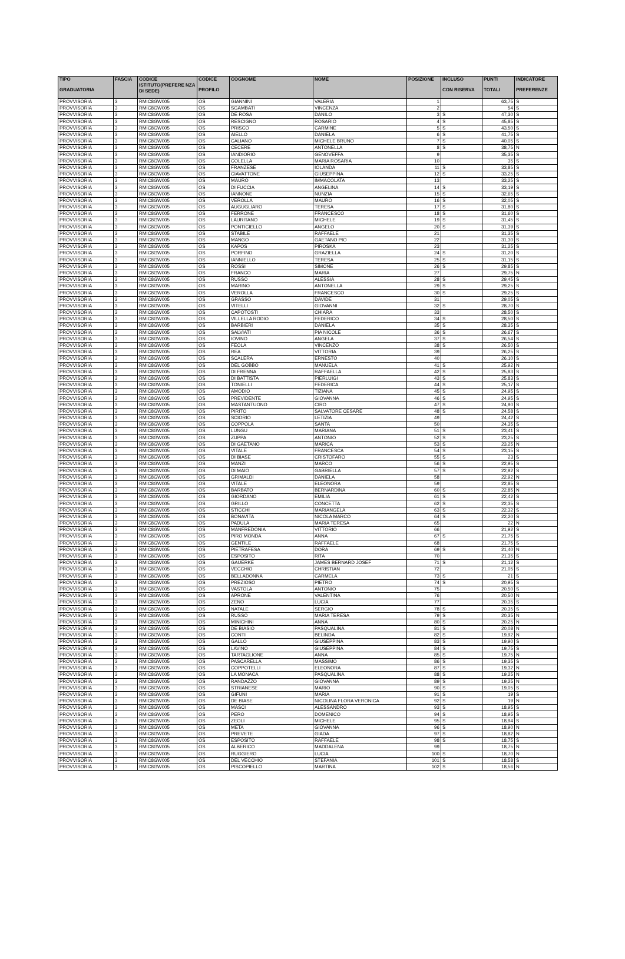| TIPO GRADUATORIA | FASCIA | CODICE ISTITUTO(PREFERE NZA DI SEDE) | CODICE PROFILO | COGNOME | NOME | POSIZIONE | INCLUSO CON RISERVA | PUNTI TOTALI | INDICATORE PREFERENZE |
| --- | --- | --- | --- | --- | --- | --- | --- | --- | --- |
| PROVVISORIA | 3 | RMIC8GW005 | OS | GIANNINI | VALERIA | 1 | | 63,75 | S |
| PROVVISORIA | 3 | RMIC8GW005 | OS | SGAMBATI | VINCENZA | 2 | | 54 | S |
| PROVVISORIA | 3 | RMIC8GW005 | OS | DE ROSA | DANILO | 3 | S | 47,30 | S |
| PROVVISORIA | 3 | RMIC8GW005 | OS | RESCIGNO | ROSARIO | 4 | S | 45,85 | S |
| PROVVISORIA | 3 | RMIC8GW005 | OS | PRISCO | CARMINE | 5 | S | 43,50 | S |
| PROVVISORIA | 3 | RMIC8GW005 | OS | AIELLO | DANIELA | 6 | S | 41,75 | S |
| PROVVISORIA | 3 | RMIC8GW005 | OS | CALIANO | MICHELE BRUNO | 7 | S | 40,05 | S |
| PROVVISORIA | 3 | RMIC8GW005 | OS | CECERE | ANTONELLA | 8 | S | 38,75 | N |
| PROVVISORIA | 3 | RMIC8GW005 | OS | IANDIORIO | GENOVEFFA | 9 | | 35,35 | S |
| PROVVISORIA | 3 | RMIC8GW005 | OS | COLELLA | MARIA ROSARIA | 10 | | 35 | S |
| PROVVISORIA | 3 | RMIC8GW005 | OS | FRANZESE | IOLANDA | 11 | S | 33,85 | S |
| PROVVISORIA | 3 | RMIC8GW005 | OS | CIAVATTONE | GIUSEPPINA | 12 | S | 33,25 | S |
| PROVVISORIA | 3 | RMIC8GW005 | OS | MAURO | IMMACOLATA | 13 | | 33,25 | S |
| PROVVISORIA | 3 | RMIC8GW005 | OS | DI FUCCIA | ANGELINA | 14 | S | 33,19 | S |
| PROVVISORIA | 3 | RMIC8GW005 | OS | IANNONE | NUNZIA | 15 | S | 32,65 | S |
| PROVVISORIA | 3 | RMIC8GW005 | OS | VEROLLA | MAURO | 16 | S | 32,05 | S |
| PROVVISORIA | 3 | RMIC8GW005 | OS | AUGUGLIARO | TERESA | 17 | S | 31,80 | S |
| PROVVISORIA | 3 | RMIC8GW005 | OS | FERRONE | FRANCESCO | 18 | S | 31,60 | S |
| PROVVISORIA | 3 | RMIC8GW005 | OS | LAURITANO | MICHELE | 19 | S | 31,45 | S |
| PROVVISORIA | 3 | RMIC8GW005 | OS | PONTICIELLO | ANGELO | 20 | S | 31,39 | S |
| PROVVISORIA | 3 | RMIC8GW005 | OS | STABILE | RAFFAELE | 21 | | 31,35 | S |
| PROVVISORIA | 3 | RMIC8GW005 | OS | MANGO | GAETANO PIO | 22 | | 31,30 | S |
| PROVVISORIA | 3 | RMIC8GW005 | OS | KAPOS | PIROSKA | 23 | | 31,25 | S |
| PROVVISORIA | 3 | RMIC8GW005 | OS | PORFINO | GRAZIELLA | 24 | S | 31,20 | S |
| PROVVISORIA | 3 | RMIC8GW005 | OS | IANNIELLO | TERESA | 25 | S | 31,15 | S |
| PROVVISORIA | 3 | RMIC8GW005 | OS | ROSSI | SIMONE | 26 | S | 29,85 | S |
| PROVVISORIA | 3 | RMIC8GW005 | OS | FRANCO | MARIA | 27 | | 29,75 | N |
| PROVVISORIA | 3 | RMIC8GW005 | OS | RUSSO | ALESSIA | 28 | S | 29,45 | S |
| PROVVISORIA | 3 | RMIC8GW005 | OS | MARINO | ANTONELLA | 29 | S | 29,25 | S |
| PROVVISORIA | 3 | RMIC8GW005 | OS | VEROLLA | FRANCESCO | 30 | S | 29,25 | S |
| PROVVISORIA | 3 | RMIC8GW005 | OS | GRASSO | DAVIDE | 31 | | 29,05 | S |
| PROVVISORIA | 3 | RMIC8GW005 | OS | VITELLI | GIOVANNI | 32 | S | 28,70 | S |
| PROVVISORIA | 3 | RMIC8GW005 | OS | CAPOTOSTI | CHIARA | 33 | | 28,50 | S |
| PROVVISORIA | 3 | RMIC8GW005 | OS | VILLELLA RODIO | FEDERICO | 34 | S | 28,50 | S |
| PROVVISORIA | 3 | RMIC8GW005 | OS | BARBIERI | DANIELA | 35 | S | 28,35 | S |
| PROVVISORIA | 3 | RMIC8GW005 | OS | SALVIATI | PIA NICOLE | 36 | S | 26,67 | S |
| PROVVISORIA | 3 | RMIC8GW005 | OS | IOVINO | ANGELA | 37 | S | 26,54 | S |
| PROVVISORIA | 3 | RMIC8GW005 | OS | FEOLA | VINCENZO | 38 | S | 26,50 | S |
| PROVVISORIA | 3 | RMIC8GW005 | OS | REA | VITTORIA | 39 | | 26,25 | S |
| PROVVISORIA | 3 | RMIC8GW005 | OS | SCALERA | ERNESTO | 40 | | 26,10 | S |
| PROVVISORIA | 3 | RMIC8GW005 | OS | DEL GOBBO | MANUELA | 41 | S | 25,92 | N |
| PROVVISORIA | 3 | RMIC8GW005 | OS | DI FRENNA | RAFFAELLA | 42 | S | 25,83 | S |
| PROVVISORIA | 3 | RMIC8GW005 | OS | DI BATTISTA | PIERLUIGI | 43 | S | 25,83 | S |
| PROVVISORIA | 3 | RMIC8GW005 | OS | TONIELLI | FEDERICA | 44 | S | 25,17 | S |
| PROVVISORIA | 3 | RMIC8GW005 | OS | AMODIO | TIZIANA | 45 | S | 24,95 | S |
| PROVVISORIA | 3 | RMIC8GW005 | OS | PREVIDENTE | GIOVANNA | 46 | S | 24,95 | S |
| PROVVISORIA | 3 | RMIC8GW005 | OS | MASTANTUONO | CIRO | 47 | S | 24,90 | S |
| PROVVISORIA | 3 | RMIC8GW005 | OS | PIRITO | SALVATORE CESARE | 48 | S | 24,58 | S |
| PROVVISORIA | 3 | RMIC8GW005 | OS | SCIORIO | LETIZIA | 49 | | 24,42 | S |
| PROVVISORIA | 3 | RMIC8GW005 | OS | COPPOLA | SANTA | 50 | | 24,35 | S |
| PROVVISORIA | 3 | RMIC8GW005 | OS | LUNGU | MARIANA | 51 | S | 23,41 | S |
| PROVVISORIA | 3 | RMIC8GW005 | OS | ZUPPA | ANTONIO | 52 | S | 23,25 | S |
| PROVVISORIA | 3 | RMIC8GW005 | OS | DI GAETANO | MARICA | 53 | S | 23,25 | N |
| PROVVISORIA | 3 | RMIC8GW005 | OS | VITALE | FRANCESCA | 54 | S | 23,15 | S |
| PROVVISORIA | 3 | RMIC8GW005 | OS | DI BIASE | CRISTOFARO | 55 | S | 23 | S |
| PROVVISORIA | 3 | RMIC8GW005 | OS | MANZI | MARCO | 56 | S | 22,95 | S |
| PROVVISORIA | 3 | RMIC8GW005 | OS | DI MAIO | GABRIELLA | 57 | S | 22,92 | S |
| PROVVISORIA | 3 | RMIC8GW005 | OS | GRIMALDI | DANIELA | 58 | | 22,92 | N |
| PROVVISORIA | 3 | RMIC8GW005 | OS | VITALE | ELEONORA | 59 | | 22,85 | S |
| PROVVISORIA | 3 | RMIC8GW005 | OS | BARBATO | BERNARDINA | 60 | S | 22,85 | N |
| PROVVISORIA | 3 | RMIC8GW005 | OS | GIORDANO | EMILIA | 61 | S | 22,42 | S |
| PROVVISORIA | 3 | RMIC8GW005 | OS | GRILLO | CONCETTA | 62 | S | 22,35 | S |
| PROVVISORIA | 3 | RMIC8GW005 | OS | STICCHI | MARIANGELA | 63 | S | 22,32 | S |
| PROVVISORIA | 3 | RMIC8GW005 | OS | BONAVITA | NICOLA MARCO | 64 | S | 22,20 | S |
| PROVVISORIA | 3 | RMIC8GW005 | OS | PADULA | MARIA TERESA | 65 | | 22 | N |
| PROVVISORIA | 3 | RMIC8GW005 | OS | MANFREDONIA | VITTORIO | 66 | | 21,92 | S |
| PROVVISORIA | 3 | RMIC8GW005 | OS | PIRO MONDA | ANNA | 67 | S | 21,75 | S |
| PROVVISORIA | 3 | RMIC8GW005 | OS | GENTILE | RAFFAELE | 68 | | 21,75 | S |
| PROVVISORIA | 3 | RMIC8GW005 | OS | PIETRAFESA | DORA | 69 | S | 21,40 | N |
| PROVVISORIA | 3 | RMIC8GW005 | OS | ESPOSITO | RITA | 70 | | 21,35 | S |
| PROVVISORIA | 3 | RMIC8GW005 | OS | GAUERKE | JAMES BERNARD JOSEF | 71 | S | 21,12 | S |
| PROVVISORIA | 3 | RMIC8GW005 | OS | VECCHIO | CHRISTIAN | 72 | | 21,05 | S |
| PROVVISORIA | 3 | RMIC8GW005 | OS | BELLADONNA | CARMELA | 73 | S | 21 | S |
| PROVVISORIA | 3 | RMIC8GW005 | OS | PREZIOSO | PIETRO | 74 | S | 20,95 | S |
| PROVVISORIA | 3 | RMIC8GW005 | OS | VASTOLA | ANTONIO | 75 | | 20,50 | S |
| PROVVISORIA | 3 | RMIC8GW005 | OS | APRONE | VALENTINA | 76 | | 20,50 | N |
| PROVVISORIA | 3 | RMIC8GW005 | OS | ZENO | LUCIA | 77 | | 20,35 | S |
| PROVVISORIA | 3 | RMIC8GW005 | OS | NATALE | SERGIO | 78 | S | 20,35 | S |
| PROVVISORIA | 3 | RMIC8GW005 | OS | RUSSO | MARIA TERESA | 79 | S | 20,35 | N |
| PROVVISORIA | 3 | RMIC8GW005 | OS | MINICHINI | ANNA | 80 | S | 20,25 | N |
| PROVVISORIA | 3 | RMIC8GW005 | OS | DE BIASIO | PASQUALINA | 81 | S | 20,08 | N |
| PROVVISORIA | 3 | RMIC8GW005 | OS | CONTI | BELINDA | 82 | S | 19,92 | N |
| PROVVISORIA | 3 | RMIC8GW005 | OS | GALLO | GIUSEPPINA | 83 | S | 19,90 | S |
| PROVVISORIA | 3 | RMIC8GW005 | OS | LAVINO | GIUSEPPINA | 84 | S | 19,75 | S |
| PROVVISORIA | 3 | RMIC8GW005 | OS | TARTAGLIONE | ANNA | 85 | S | 19,75 | N |
| PROVVISORIA | 3 | RMIC8GW005 | OS | PASCARELLA | MASSIMO | 86 | S | 19,35 | S |
| PROVVISORIA | 3 | RMIC8GW005 | OS | COPPOTELLI | ELEONORA | 87 | S | 19,32 | N |
| PROVVISORIA | 3 | RMIC8GW005 | OS | LA MONACA | PASQUALINA | 88 | S | 19,25 | N |
| PROVVISORIA | 3 | RMIC8GW005 | OS | RANDAZZO | GIOVANNA | 89 | S | 19,25 | N |
| PROVVISORIA | 3 | RMIC8GW005 | OS | STRIANESE | MARIO | 90 | S | 19,05 | S |
| PROVVISORIA | 3 | RMIC8GW005 | OS | GIFUNI | MARIA | 91 | S | 19 | S |
| PROVVISORIA | 3 | RMIC8GW005 | OS | DE BIASE | NICOLINA FLORA VERONICA | 92 | S | 19 | N |
| PROVVISORIA | 3 | RMIC8GW005 | OS | MASCI | ALESSANDRO | 93 | S | 18,95 | S |
| PROVVISORIA | 3 | RMIC8GW005 | OS | PERO | DOMENICO | 94 | S | 18,95 | S |
| PROVVISORIA | 3 | RMIC8GW005 | OS | ZEOLI | MICHELE | 95 | S | 18,94 | S |
| PROVVISORIA | 3 | RMIC8GW005 | OS | META | GIOVANNA | 96 | S | 18,90 | N |
| PROVVISORIA | 3 | RMIC8GW005 | OS | PREVETE | GIADA | 97 | S | 18,82 | N |
| PROVVISORIA | 3 | RMIC8GW005 | OS | ESPOSITO | RAFFAELE | 98 | S | 18,75 | S |
| PROVVISORIA | 3 | RMIC8GW005 | OS | ALBERICO | MADDALENA | 99 | | 18,75 | N |
| PROVVISORIA | 3 | RMIC8GW005 | OS | RUGGIERO | LUCIA | 100 | S | 18,70 | N |
| PROVVISORIA | 3 | RMIC8GW005 | OS | DEL VECCHIO | STEFANIA | 101 | S | 18,58 | S |
| PROVVISORIA | 3 | RMIC8GW005 | OS | PISCOPIELLO | MARTINA | 102 | S | 18,56 | N |